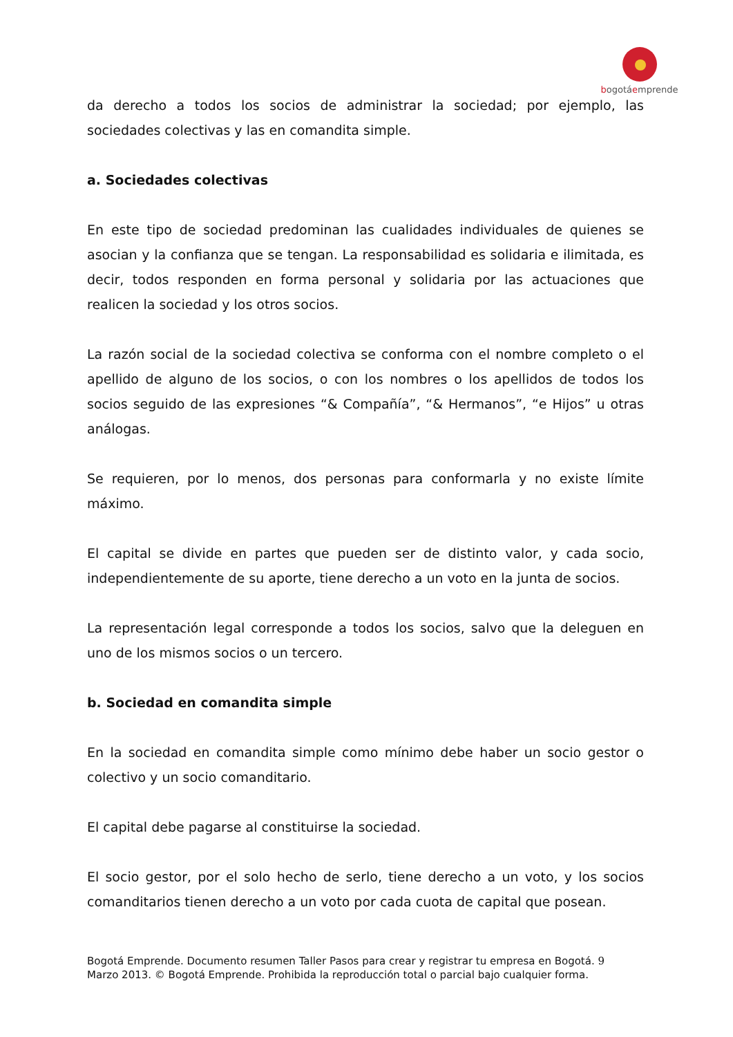bogotáemprende
da derecho a todos los socios de administrar la sociedad; por ejemplo, las sociedades colectivas y las en comandita simple.
a. Sociedades colectivas
En este tipo de sociedad predominan las cualidades individuales de quienes se asocian y la confianza que se tengan. La responsabilidad es solidaria e ilimitada, es decir, todos responden en forma personal y solidaria por las actuaciones que realicen la sociedad y los otros socios.
La razón social de la sociedad colectiva se conforma con el nombre completo o el apellido de alguno de los socios, o con los nombres o los apellidos de todos los socios seguido de las expresiones “& Compañía”, “& Hermanos”, “e Hijos” u otras análogas.
Se requieren, por lo menos, dos personas para conformarla y no existe límite máximo.
El capital se divide en partes que pueden ser de distinto valor, y cada socio, independientemente de su aporte, tiene derecho a un voto en la junta de socios.
La representación legal corresponde a todos los socios, salvo que la deleguen en uno de los mismos socios o un tercero.
b. Sociedad en comandita simple
En la sociedad en comandita simple como mínimo debe haber un socio gestor o colectivo y un socio comanditario.
El capital debe pagarse al constituirse la sociedad.
El socio gestor, por el solo hecho de serlo, tiene derecho a un voto, y los socios comanditarios tienen derecho a un voto por cada cuota de capital que posean.
Bogotá Emprende. Documento resumen Taller Pasos para crear y registrar tu empresa en Bogotá. 9
Marzo 2013. © Bogotá Emprende. Prohibida la reproducción total o parcial bajo cualquier forma.